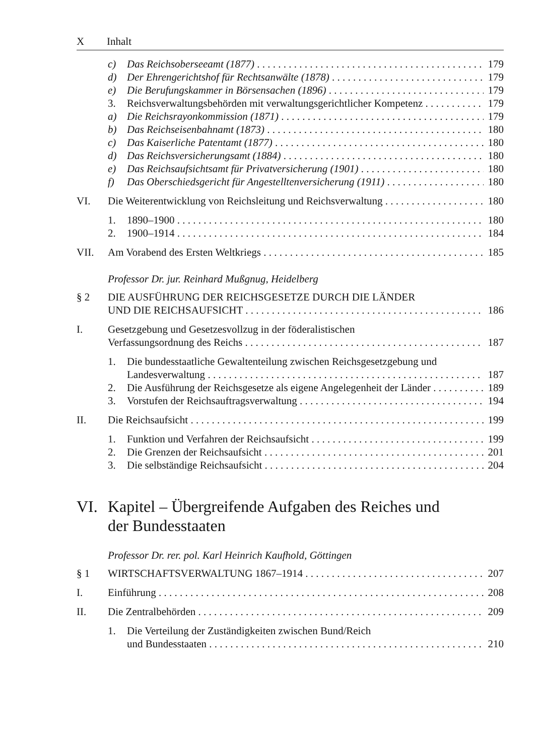X Inhalt
c) Das Reichsoberseeamt (1877) 179
d) Der Ehrengerichtshof für Rechtsanwälte (1878) 179
e) Die Berufungskammer in Börsensachen (1896) 179
3. Reichsverwaltungsbehörden mit verwaltungsgerichtlicher Kompetenz 179
a) Die Reichsrayonkommission (1871) 179
b) Das Reichseisenbahnamt (1873) 180
c) Das Kaiserliche Patentamt (1877) 180
d) Das Reichsversicherungsamt (1884) 180
e) Das Reichsaufsichtsamt für Privatversicherung (1901) 180
f) Das Oberschiedsgericht für Angestelltenversicherung (1911) 180
VI. Die Weiterentwicklung von Reichsleitung und Reichsverwaltung 180
1. 1890–1900 180
2. 1900–1914 184
VII. Am Vorabend des Ersten Weltkriegs 185
Professor Dr. jur. Reinhard Mußgnug, Heidelberg
§ 2 DIE AUSFÜHRUNG DER REICHSGESETZE DURCH DIE LÄNDER
UND DIE REICHSAUFSICHT 186
I. Gesetzgebung und Gesetzesvollzug in der föderalistischen
Verfassungsordnung des Reichs 187
1. Die bundesstaatliche Gewaltenteilung zwischen Reichsgesetzgebung und
Landesverwaltung 187
2. Die Ausführung der Reichsgesetze als eigene Angelegenheit der Länder 189
3. Vorstufen der Reichsauftragsverwaltung 194
II. Die Reichsaufsicht 199
1. Funktion und Verfahren der Reichsaufsicht 199
2. Die Grenzen der Reichsaufsicht 201
3. Die selbständige Reichsaufsicht 204
VI. Kapitel – Übergreifende Aufgaben des Reiches und
der Bundesstaaten
Professor Dr. rer. pol. Karl Heinrich Kaufhold, Göttingen
§ 1 WIRTSCHAFTSVERWALTUNG 1867–1914 207
I. Einführung 208
II. Die Zentralbehörden 209
1. Die Verteilung der Zuständigkeiten zwischen Bund/Reich
und Bundesstaaten 210